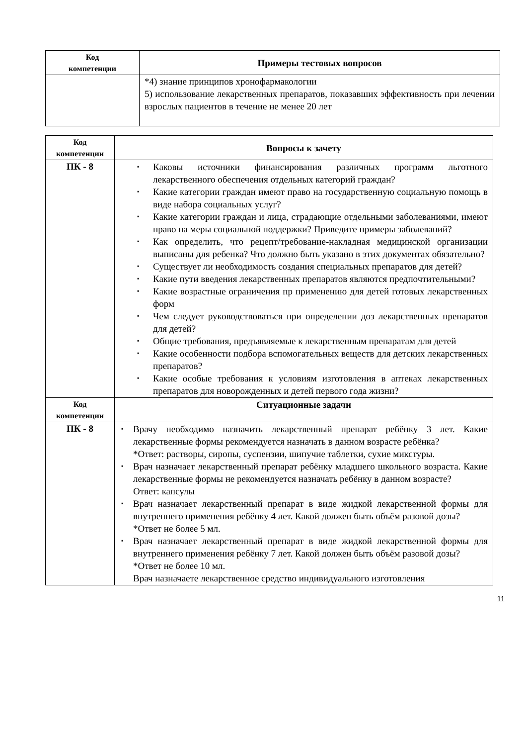| Код компетенции | Примеры тестовых вопросов |
| --- | --- |
| | *4) знание принципов хронофармакологии 5) использование лекарственных препаратов, показавших эффективность при лечении взрослых пациентов в течение не менее 20 лет |
| Код компетенции | Вопросы к зачету |
| --- | --- |
| ПК - 8 | Каковы источники финансирования различных программ льготного лекарственного обеспечения отдельных категорий граждан? Какие категории граждан имеют право на государственную социальную помощь в виде набора социальных услуг? Какие категории граждан и лица, страдающие отдельными заболеваниями, имеют право на меры социальной поддержки? Приведите примеры заболеваний? Как определить, что рецепт/требование-накладная медицинской организации выписаны для ребенка? Что должно быть указано в этих документах обязательно? Существует ли необходимость создания специальных препаратов для детей? Какие пути введения лекарственных препаратов являются предпочтительными? Какие возрастные ограничения пр применению для детей готовых лекарственных форм Чем следует руководствоваться при определении доз лекарственных препаратов для детей? Общие требования, предъявляемые к лекарственным препаратам для детей Какие особенности подбора вспомогательных веществ для детских лекарственных препаратов? Какие особые требования к условиям изготовления в аптеках лекарственных препаратов для новорожденных и детей первого года жизни? |
| Код компетенции | Ситуационные задачи |
| ПК - 8 | Врачу необходимо назначить лекарственный препарат ребёнку 3 лет. Какие лекарственные формы рекомендуется назначать в данном возрасте ребёнка? *Ответ: растворы, сиропы, суспензии, шипучие таблетки, сухие микстуры. Врач назначает лекарственный препарат ребёнку младшего школьного возраста. Какие лекарственные формы не рекомендуется назначать ребёнку в данном возрасте? Ответ: капсулы Врач назначает лекарственный препарат в виде жидкой лекарственной формы для внутреннего применения ребёнку 4 лет. Какой должен быть объём разовой дозы? *Ответ не более 5 мл. Врач назначает лекарственный препарат в виде жидкой лекарственной формы для внутреннего применения ребёнку 7 лет. Какой должен быть объём разовой дозы? *Ответ не более 10 мл. Врач назначаете лекарственное средство индивидуального изготовления |
11